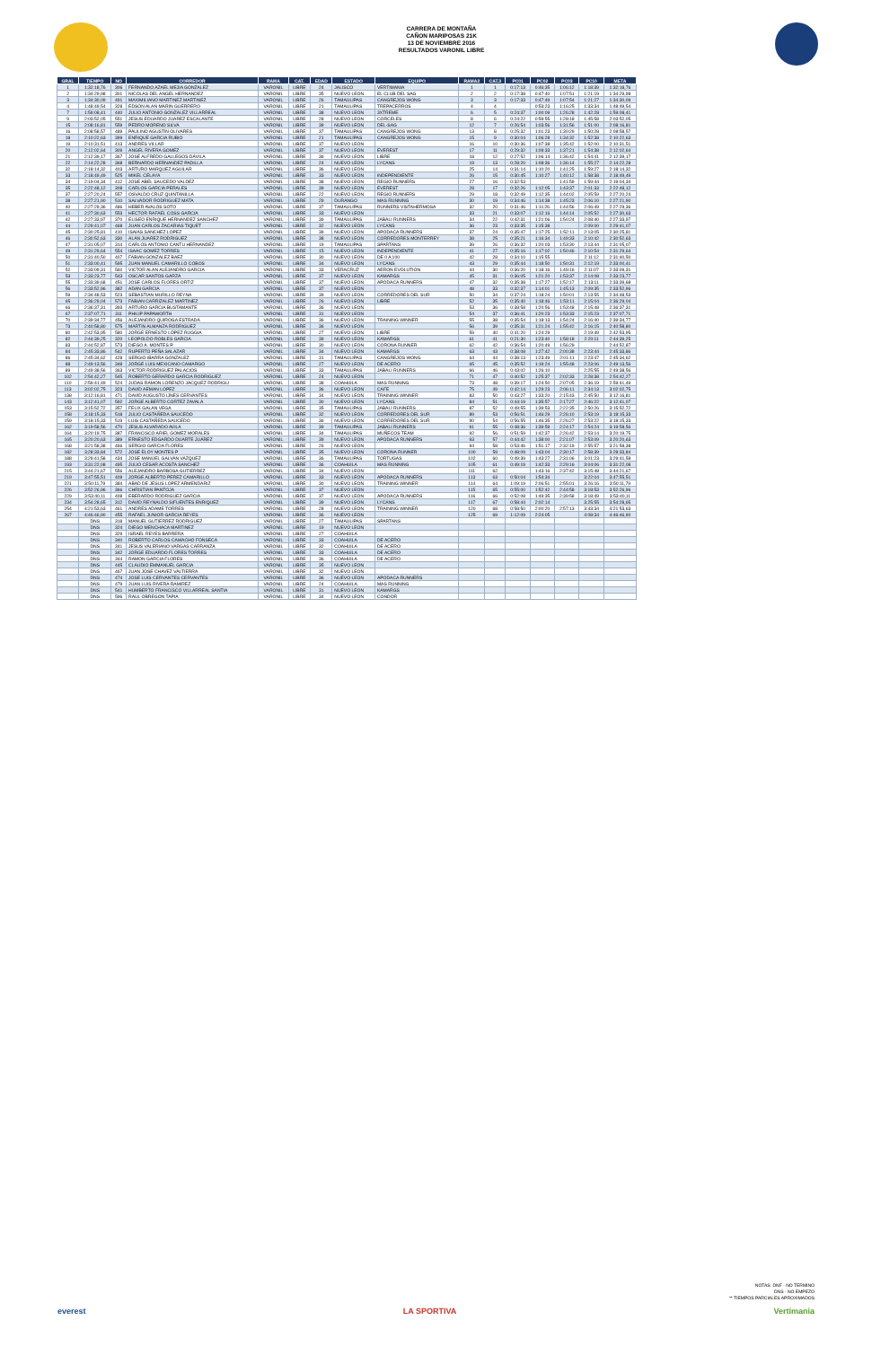CARRERA DE MONTAÑA
CAÑON MARIPOSAS 21K
13 DE NOVIEMBRE 2016
RESULTADOS VARONIL LIBRE
| GRAL | TIEMPO | NO | CORREDOR | RAMA | CAT. | EDAD | ESTADO | EQUIPO | RAMA2 | CAT.3 | PC01 | PC02 | PC03 | PC10 | META |
| --- | --- | --- | --- | --- | --- | --- | --- | --- | --- | --- | --- | --- | --- | --- | --- |
| 1 | 1:32:18,76 | 306 | FERNANDO AZAEL MEJIA GONZALEZ | VARONIL | LIBRE | 24 | JALISCO | VERTIMANIA | 1 | 1 | 0:17:13 | 0:46:35 | 1:06:12 | 1:18:39 | 1:32:18,76 |
| 2 | 1:34:29,98 | 301 | NICOLAS DEL ANGEL HERNANDEZ | VARONIL | LIBRE | 35 | NUEVO LEON | EL CLUB DEL SAG | 2 | 2 | 0:17:38 | 0:47:40 | 1:07:51 | 1:21:19 | 1:34:29,98 |
| 3 | 1:34:30,09 | 491 | MAXIMILIANO MARTINEZ MARTINEZ | VARONIL | LIBRE | 26 | TAMAULIPAS | CANGREJOS WONG | 3 | 3 | 0:17:33 | 0:47:49 | 1:07:54 | 1:21:27 | 1:34:30,09 |
| 4 | 1:48:49,54 | 328 | EDSON ALAN MARIN GUERRERO | VARONIL | LIBRE | 21 | TAMAULIPAS | TREPACERROS | 4 | 4 | | 0:53:23 | 1:16:25 | 1:33:34 | 1:48:49,54 |
| 7 | 1:59:08,41 | 440 | JULIO ANTONIO GONZALEZ VILLARREAL | VARONIL | LIBRE | 38 | NUEVO LEON | 3XTREME | 6 | 5 | 0:24:37 | 1:00:09 | 1:26:28 | 1:42:28 | 1:59:08,41 |
| 9 | 2:03:52,05 | 551 | JESUS EDUARDO JUAREZ ESCALANTE | VARONIL | LIBRE | 28 | NUEVO LEON | CORCELES | 8 | 6 | 0:24:22 | 0:59:55 | 1:28:18 | 1:45:58 | 2:03:52,05 |
| 15 | 2:08:16,81 | 559 | PEDRO MORENO SILVA | VARONIL | LIBRE | 39 | NUEVO LEON | DEL-SAG | 12 | 7 | 0:26:54 | 1:03:56 | 1:31:56 | 1:51:00 | 2:08:16,81 |
| 16 | 2:08:58,57 | 489 | PAULINO AGUSTIN OLIVARES | VARONIL | LIBRE | 37 | TAMAULIPAS | CANGREJOS WONG | 13 | 8 | 0:25:32 | 1:01:23 | 1:30:29 | 1:50:28 | 2:08:58,57 |
| 18 | 2:10:22,63 | 399 | ENRIQUE GARCIA RUBIO | VARONIL | LIBRE | 21 | TAMAULIPAS | CANGREJOS WONG | 15 | 9 | 0:30:04 | 1:06:28 | 1:34:32 | 1:52:38 | 2:10:22,63 |
| 19 | 2:10:31,51 | 413 | ANDRÉS VILLAR | VARONIL | LIBRE | 37 | NUEVO LEON | | 16 | 10 | 0:30:36 | 1:07:38 | 1:35:42 | 1:52:00 | 2:10:31,51 |
| 20 | 2:12:02,64 | 309 | ANGEL RIVERA GOMEZ | VARONIL | LIBRE | 37 | NUEVO LEON | EVEREST | 17 | 11 | 0:29:32 | 1:09:33 | 1:37:21 | 1:54:38 | 2:12:02,64 |
| 21 | 2:12:39,17 | 367 | JOSÉ ALFREDO GALLEGOS DÁVILA | VARONIL | LIBRE | 36 | NUEVO LEON | LIBRE | 18 | 12 | 0:27:52 | 1:06:14 | 1:36:42 | 1:54:41 | 2:12:39,17 |
| 22 | 2:14:22,28 | 368 | BERNARDO HERNANDEZ PADILLA | VARONIL | LIBRE | 24 | NUEVO LEON | LYCANS | 19 | 13 | 0:28:20 | 1:08:36 | 1:36:14 | 1:55:27 | 2:14:22,28 |
| 32 | 2:18:14,32 | 403 | ARTURO MARQUEZ AGUILAR | VARONIL | LIBRE | 36 | NUEVO LEON | | 25 | 14 | 0:31:14 | 1:10:20 | 1:41:25 | 1:59:27 | 2:18:14,32 |
| 33 | 2:18:49,49 | 525 | MIKEL CELAYA | VARONIL | LIBRE | 33 | NUEVO LEON | INDEPENDIENTE | 26 | 15 | 0:30:45 | 1:10:27 | 1:40:12 | 1:58:38 | 2:18:49,49 |
| 34 | 2:19:04,34 | 412 | JOSE ABEL SAUCEDO VALDEZ | VARONIL | LIBRE | 38 | NUEVO LEON | REGIO RUNNERS | 27 | 16 | 0:32:53 | | 1:41:59 | 1:59:44 | 2:19:04,34 |
| 35 | 2:22:48,12 | 308 | CARLOS GARCIA PERALES | VARONIL | LIBRE | 39 | NUEVO LEON | EVEREST | 28 | 17 | 0:32:26 | 1:12:05 | 1:43:37 | 2:01:33 | 2:22:48,12 |
| 37 | 2:27:20,24 | 557 | OSVALDO CRUZ QUINTANILLA | VARONIL | LIBRE | 22 | NUEVO LEON | REGIO RUNNERS | 29 | 18 | 0:32:49 | 1:12:35 | 1:44:02 | 2:05:59 | 2:27:20,24 |
| 38 | 2:27:21,90 | 510 | SALVADOR RODRIGUEZ MATA | VARONIL | LIBRE | 29 | DURANGO | MAS RUNNING | 30 | 19 | 0:34:46 | 1:14:38 | 1:45:23 | 2:06:10 | 2:27:21,90 |
| 40 | 2:27:29,36 | 486 | HEBER AVALOS SOTO | VARONIL | LIBRE | 37 | TAMAULIPAS | RUNNERS VISTAHERMOSA | 32 | 20 | 0:31:46 | 1:11:26 | 1:44:56 | 2:06:49 | 2:27:29,36 |
| 41 | 2:27:30,63 | 553 | HECTOR RAFAEL COSS GARCIA | VARONIL | LIBRE | 33 | NUEVO LEON | | 33 | 21 | 0:33:07 | 1:12:16 | 1:44:14 | 2:05:52 | 2:27:30,63 |
| 42 | 2:27:33,97 | 370 | ELISEO ENRIQUE HERNANDEZ SANCHEZ | VARONIL | LIBRE | 39 | TAMAULIPAS | JABALI RUNNERS | 34 | 22 | 0:42:31 | 1:21:06 | 1:50:24 | 2:08:40 | 2:27:33,97 |
| 44 | 2:29:41,07 | 468 | JUAN CARLOS ZACARIAS TIQUET | VARONIL | LIBRE | 32 | NUEVO LEON | LYCANS | 36 | 23 | 0:33:35 | 1:15:38 | | 2:09:00 | 2:29:41,07 |
| 45 | 2:30:25,81 | 410 | ISAIAS SANCHEZ LOPEZ | VARONIL | LIBRE | 39 | NUEVO LEON | APODACA RUNNERS | 37 | 24 | 0:35:47 | 1:17:25 | 1:52:11 | 2:13:05 | 2:30:25,81 |
| 46 | 2:30:52,63 | 330 | ALAN JUAREZ RODRIGUEZ | VARONIL | LIBRE | 38 | NUEVO LEON | CORREDORES MONTERREY | 38 | 25 | 0:35:21 | 1:16:34 | 1:49:33 | 2:10:42 | 2:30:52,63 |
| 47 | 2:31:05,07 | 314 | CARLOS ANTONIO CANTU HERNANDEZ | VARONIL | LIBRE | 19 | TAMAULIPAS | SPARTANS | 39 | 26 | 0:36:32 | 1:20:03 | 1:53:30 | 2:13:44 | 2:31:05,07 |
| 49 | 2:31:29,64 | 554 | ISAAC GOMEZ TORRES | VARONIL | LIBRE | 15 | NUEVO LEON | INDEPENDIENTE | 41 | 27 | 0:35:16 | 1:17:02 | 1:50:46 | 2:10:54 | 2:31:29,64 |
| 50 | 2:31:40,50 | 407 | FABIAN GONZALEZ BAEZ | VARONIL | LIBRE | 30 | NUEVO LEON | DE 0 A 100 | 42 | 28 | 0:34:10 | 1:15:55 | | 2:11:12 | 2:31:40,50 |
| 51 | 2:33:00,41 | 595 | JUAN MANUEL CAMARILLO COBOS | VARONIL | LIBRE | 34 | NUEVO LEON | LYCANS | 43 | 29 | 0:35:44 | 1:18:50 | 1:50:31 | 2:12:19 | 2:33:00,41 |
| 52 | 2:33:09,31 | 560 | VICTOR ALAN ALEJANDRO GARCIA | VARONIL | LIBRE | 33 | VERACRUZ | AERON EVOLUTION | 44 | 30 | 0:36:20 | 1:18:16 | 1:49:16 | 2:11:07 | 2:33:09,31 |
| 53 | 2:33:23,77 | 543 | OSCAR SANTOS GARZA | VARONIL | LIBRE | 37 | NUEVO LEON | KAMARGS | 45 | 31 | 0:36:05 | 1:21:20 | 1:53:37 | 2:14:08 | 2:33:23,77 |
| 55 | 2:33:39,68 | 451 | JOSE CARLOS FLORES ORTIZ | VARONIL | LIBRE | 37 | NUEVO LEON | APODACA RUNNERS | 47 | 32 | 0:35:38 | 1:17:27 | 1:52:17 | 2:13:11 | 2:33:39,68 |
| 56 | 2:33:52,96 | 382 | ADAN GARCIA | VARONIL | LIBRE | 37 | NUEVO LEON | | 48 | 33 | 0:32:37 | 1:14:01 | 1:45:13 | 2:09:35 | 2:33:52,96 |
| 59 | 2:34:48,53 | 523 | SEBASTIAN MURILLO REYNA | VARONIL | LIBRE | 39 | NUEVO LEON | CORREDORES DEL SUR | 50 | 34 | 0:37:24 | 1:18:24 | 1:50:01 | 2:13:55 | 2:34:48,53 |
| 65 | 2:36:29,04 | 573 | FABIAN CARRIZALEZ MARTINEZ | VARONIL | LIBRE | 26 | NUEVO LEON | LIBRE | 52 | 35 | 0:35:40 | 1:18:46 | 1:53:11 | 2:15:04 | 2:36:29,04 |
| 66 | 2:36:37,31 | 393 | ARTURO GARCIA BUSTAMANTE | VARONIL | LIBRE | 36 | NUEVO LEON | | 53 | 36 | 0:38:58 | 1:20:56 | 1:53:48 | 2:15:48 | 2:36:37,31 |
| 67 | 2:37:07,71 | 311 | PHILIP PAPAWORTH | VARONIL | LIBRE | 31 | NUEVO LEON | | 54 | 37 | 0:36:41 | 1:20:23 | 1:53:33 | 2:15:23 | 2:37:07,71 |
| 70 | 2:39:34,77 | 456 | ALEJANDRO QUIROGA ESTRADA | VARONIL | LIBRE | 36 | NUEVO LEON | TRAINING WINNER | 55 | 38 | 0:35:54 | 1:18:13 | 1:54:24 | 2:16:40 | 2:39:34,77 |
| 73 | 2:40:58,80 | 575 | MARTIN ALMANZA RODRIGUEZ | VARONIL | LIBRE | 36 | NUEVO LEON | | 56 | 39 | 0:35:31 | 1:21:24 | 1:55:42 | 2:16:15 | 2:40:58,80 |
| 80 | 2:42:53,95 | 580 | JORGE ERNESTO LÓPEZ RUGGIA | VARONIL | LIBRE | 27 | NUEVO LEON | LIBRE | 59 | 40 | 0:41:20 | 1:24:29 | | 2:19:49 | 2:42:53,95 |
| 82 | 2:44:39,25 | 320 | LEOPOLDO ROBLES GARCIA | VARONIL | LIBRE | 39 | NUEVO LEON | KAMARGS | 61 | 41 | 0:21:30 | 1:23:40 | 1:58:18 | 2:20:11 | 2:44:39,25 |
| 83 | 2:44:52,87 | 573 | DIEGO A. MONTES P. | VARONIL | LIBRE | 30 | NUEVO LEON | CORONA RUNNER | 62 | 42 | 0:36:54 | 1:20:49 | 1:56:29 | | 2:44:52,87 |
| 84 | 2:45:33,86 | 542 | RUPERTO PEÑA SALAZAR | VARONIL | LIBRE | 34 | NUEVO LEON | KAMARGS | 63 | 43 | 0:38:08 | 1:27:42 | 2:00:38 | 2:23:44 | 2:45:33,86 |
| 86 | 2:45:34,62 | 428 | SERGIO IBARRA GONZALEZ | VARONIL | LIBRE | 31 | TAMAULIPAS | CANGREJOS WONG | 64 | 44 | 0:38:13 | 1:23:49 | 2:01:11 | 2:23:47 | 2:45:34,62 |
| 88 | 2:49:13,56 | 348 | JORGE LUIS MEXICANO CAMARGO | VARONIL | LIBRE | 27 | NUEVO LEON | DE ACERO | 65 | 45 | 0:35:52 | 1:19:24 | 1:55:48 | 2:23:06 | 2:49:13,56 |
| 89 | 2:49:38,56 | 363 | VICTOR RODRIGUEZ PALACIOS | VARONIL | LIBRE | 33 | TAMAULIPAS | JABALI RUNNERS | 66 | 46 | 0:43:02 | 1:26:10 | | 2:25:55 | 2:49:38,56 |
| 102 | 2:54:42,27 | 545 | ROBERTO GERARDO GARCIA RODRIGUEZ | VARONIL | LIBRE | 24 | NUEVO LEON | | 71 | 47 | 0:40:52 | 1:25:37 | 2:02:33 | 2:28:38 | 2:54:42,27 |
| 110 | 2:59:41,49 | 524 | JUDAS RAMON LORENZO JACQUEZ RODRIGU | VARONIL | LIBRE | 38 | COAHUILA | MAS RUNNING | 73 | 48 | 0:39:17 | 1:24:50 | 2:07:05 | 2:36:19 | 2:59:41,49 |
| 113 | 3:02:02,75 | 323 | DAVID AEMAN LOPEZ | VARONIL | LIBRE | 36 | NUEVO LEON | CAFE | 75 | 49 | 0:42:14 | 1:29:23 | 2:06:11 | 2:34:13 | 3:02:02,75 |
| 138 | 3:12:16,81 | 471 | DAVID AUGUSTO IJNES CERVANTES | VARONIL | LIBRE | 34 | NUEVO LEON | TRAINING WINNER | 83 | 50 | 0:43:27 | 1:33:20 | 2:15:43 | 2:45:50 | 3:12:16,81 |
| 143 | 3:12:41,07 | 592 | JORGE ALBERTO CORTEZ ZAVALA | VARONIL | LIBRE | 30 | NUEVO LEON | LYCANS | 84 | 51 | 0:44:19 | 1:35:57 | 2:17:27 | 2:46:22 | 3:12:41,07 |
| 153 | 3:15:52,72 | 357 | FELIX GALAN VEGA | VARONIL | LIBRE | 35 | TAMAULIPAS | JABALI RUNNERS | 87 | 52 | 0:49:55 | 1:39:53 | 2:22:35 | 2:50:26 | 3:15:52,72 |
| 158 | 3:18:15,33 | 518 | JULIO CASTAÑEDA SAUCEDO | VARONIL | LIBRE | 32 | NUEVO LEON | CORREDORES DEL SUR | 89 | 53 | 0:56:51 | 1:46:29 | 2:26:10 | 2:53:19 | 3:18:15,33 |
| 159 | 3:18:15,33 | 519 | LUIS CASTAÑEDA SAUCEDO | VARONIL | LIBRE | 36 | NUEVO LEON | CORREDORES DEL SUR | 90 | 54 | 0:56:55 | 1:46:35 | 2:26:27 | 2:53:22 | 3:18:15,33 |
| 162 | 3:19:58,56 | 470 | JESUS ALVARADO AVILA | VARONIL | LIBRE | 39 | TAMAULIPAS | JABALI RUNNERS | 91 | 55 | 0:48:36 | 1:39:59 | 2:24:17 | 2:54:24 | 3:19:58,56 |
| 164 | 3:20:19,75 | 387 | FRANCISCO ARIEL GOMEZ MORALES | VARONIL | LIBRE | 34 | TAMAULIPAS | MUÑECOS TEAM | 92 | 56 | 0:51:59 | 1:42:37 | 2:26:42 | 2:53:14 | 3:20:19,75 |
| 165 | 3:20:20,63 | 389 | ERNESTO EDGARDO DUARTE JUÁREZ | VARONIL | LIBRE | 39 | NUEVO LEON | APODACA RUNNERS | 93 | 57 | 0:44:42 | 1:38:00 | 2:21:07 | 2:53:09 | 3:20:20,63 |
| 168 | 3:21:58,38 | 466 | SERGIO GARCIA FLORES | VARONIL | LIBRE | 26 | NUEVO LEON | | 94 | 58 | 0:53:46 | 1:51:17 | 2:32:19 | 2:55:57 | 3:21:58,38 |
| 182 | 3:28:33,84 | 572 | JOSE ELOY MONTES P | VARONIL | LIBRE | 35 | NUEVO LEON | CORONA RUNNER | 100 | 59 | 0:48:09 | 1:43:04 | 2:30:17 | 2:58:39 | 3:28:33,84 |
| 188 | 3:29:41,58 | 434 | JOSE MANUEL GALVAN VAZQUEZ | VARONIL | LIBRE | 36 | TAMAULIPAS | TORTUGAS | 102 | 60 | 0:49:39 | 1:43:27 | 2:31:06 | 3:01:23 | 3:29:41,58 |
| 193 | 3:31:22,08 | 495 | JULIO CESAR ACOSTA SANCHEZ | VARONIL | LIBRE | 36 | COAHUILA | MAS RUNNING | 105 | 61 | 0:49:19 | 1:42:33 | 2:29:16 | 3:04:06 | 3:31:22,08 |
| 215 | 3:44:21,67 | 556 | ALEJANDRO BARBOSA GUTIERREZ | VARONIL | LIBRE | 34 | NUEVO LEON | | 111 | 62 | | 1:43:16 | 2:37:42 | 3:15:48 | 3:44:21,67 |
| 219 | 3:47:55,51 | 409 | JORGE ALBERTO PEREZ CAMARILLO | VARONIL | LIBRE | 33 | NUEVO LEON | APODACA RUNNERS | 113 | 63 | 0:50:04 | 1:54:34 | | 3:22:04 | 3:47:55,51 |
| 221 | 3:50:11,79 | 384 | ABAD DE JESUS LOPEZ ARMENDARIZ | VARONIL | LIBRE | 30 | NUEVO LEON | TRAINING WINNER | 114 | 64 | 1:09:19 | 2:06:51 | 2:55:01 | 3:26:16 | 3:50:11,79 |
| 226 | 3:52:26,96 | 366 | CHRISTIAN PANTOJA | VARONIL | LIBRE | 37 | NUEVO LEON | | 115 | 65 | 0:55:00 | 1:52:42 | 2:44:58 | 3:18:53 | 3:52:26,96 |
| 229 | 3:53:40,11 | 408 | EBERARDO RODRIGUEZ GARCIA | VARONIL | LIBRE | 37 | NUEVO LEON | APODACA RUNNERS | 116 | 66 | 0:52:08 | 1:49:35 | 2:39:58 | 3:18:49 | 3:53:40,11 |
| 234 | 3:54:28,65 | 312 | DAVID REYNALDO SIFUENTES ENRIQUEZ | VARONIL | LIBRE | 39 | NUEVO LEON | LYCANS | 117 | 67 | 0:58:44 | 2:02:14 | | 3:25:55 | 3:54:28,65 |
| 254 | 4:21:53,63 | 461 | ANDRÉS ADAME TORRES | VARONIL | LIBRE | 28 | NUEVO LEON | TRAINING WINNER | 120 | 68 | 0:58:50 | 2:00:20 | 2:57:13 | 3:43:34 | 4:21:53,63 |
| 267 | 4:46:46,90 | 455 | RAFAEL JUNIOR GARCIA REYES | VARONIL | LIBRE | 36 | NUEVO LEON | | 125 | 69 | 1:12:09 | 2:24:05 | | 4:08:34 | 4:46:46,90 |
| | DNS | 318 | MANUEL GUTIERREZ RODRIGUEZ | VARONIL | LIBRE | 27 | TAMAULIPAS | SPARTANS | | | | | | | |
| | DNS | 324 | DIEGO MENCHACA MARTINEZ | VARONIL | LIBRE | 19 | NUEVO LEON | | | | | | | | |
| | DNS | 329 | ISRAEL REYES BARRERA | VARONIL | LIBRE | 27 | COAHUILA | | | | | | | | |
| | DNS | 340 | ROBERTO CARLOS CAMACHO FONSECA | VARONIL | LIBRE | 33 | COAHUILA | DE ACERO | | | | | | | |
| | DNS | 341 | JESUS VALERIANO VARGAS CARRANZA | VARONIL | LIBRE | 32 | COAHUILA | DE ACERO | | | | | | | |
| | DNS | 342 | JORGE EDUARDO FLORES TORRES | VARONIL | LIBRE | 33 | COAHUILA | DE ACERO | | | | | | | |
| | DNS | 344 | RAMON GARCIA FLORES | VARONIL | LIBRE | 36 | COAHUILA | DE ACERO | | | | | | | |
| | DNS | 445 | CLAUDIO EMMANUEL GARCIA | VARONIL | LIBRE | 35 | NUEVO LEON | | | | | | | | |
| | DNS | 467 | JUAN JOSE CHAVEZ VALTIERRA | VARONIL | LIBRE | 32 | NUEVO LEON | | | | | | | | |
| | DNS | 474 | JOSE LUIS CERVANTES CERVANTES | VARONIL | LIBRE | 36 | NUEVO LEON | APODACA RUNNERS | | | | | | | |
| | DNS | 479 | JUAN LUIS RIVERA RAMIREZ | VARONIL | LIBRE | 24 | COAHUILA | MAS RUNNING | | | | | | | |
| | DNS | 541 | HUMBERTO FRANCISCO VILLARREAL SANTIA | VARONIL | LIBRE | 31 | NUEVO LEON | KAMARGS | | | | | | | |
| | DNS | 596 | RAUL OBREGON TAPIA | VARONIL | LIBRE | 34 | NUEVO LEON | CONDOR | | | | | | | |
NOTAS: DNF - NO TERMINO
DNS - NO EMPEZO
** TIEMPOS PARCIALES APROXIMADOS
everest LA SPORTIVA Vertimania